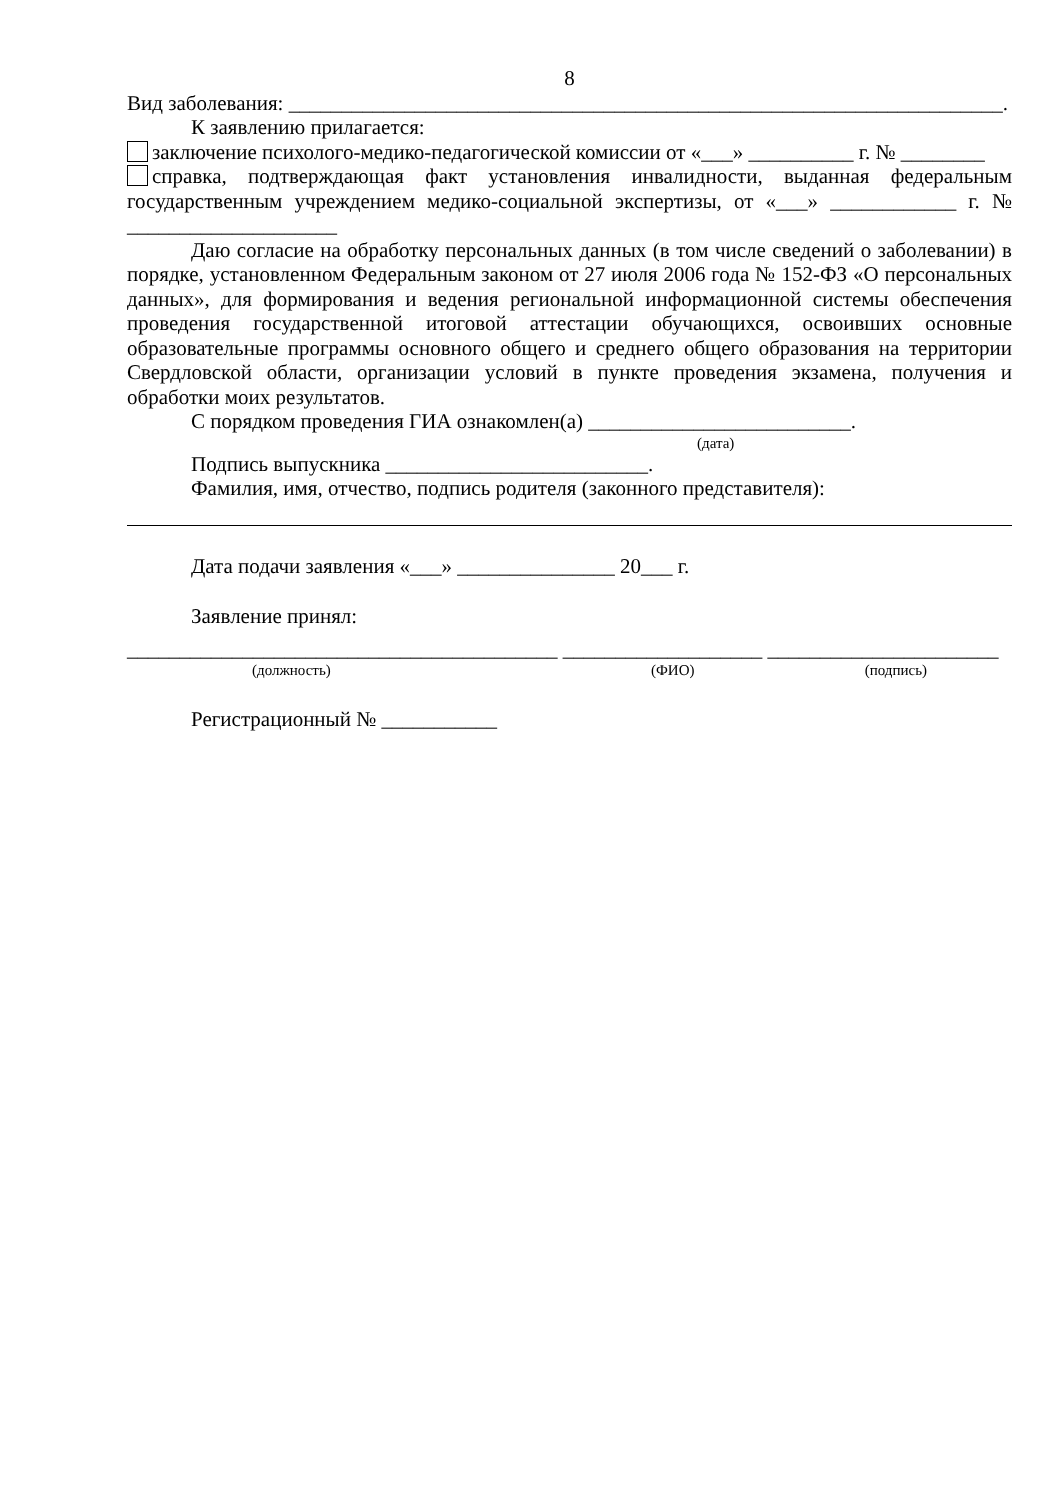8
Вид заболевания: ____________________________________________________________________.
К заявлению прилагается:
заключение психолого-медико-педагогической комиссии от «___» __________ г. № ________
справка, подтверждающая факт установления инвалидности, выданная федеральным государственным учреждением медико-социальной экспертизы, от «___» ____________ г. № ____________________
Даю согласие на обработку персональных данных (в том числе сведений о заболевании) в порядке, установленном Федеральным законом от 27 июля 2006 года № 152-ФЗ «О персональных данных», для формирования и ведения региональной информационной системы обеспечения проведения государственной итоговой аттестации обучающихся, освоивших основные образовательные программы основного общего и среднего общего образования на территории Свердловской области, организации условий в пункте проведения экзамена, получения и обработки моих результатов.
С порядком проведения ГИА ознакомлен(а) _________________________.
(дата)
Подпись выпускника _________________________.
Фамилия, имя, отчество, подпись родителя (законного представителя):
Дата подачи заявления «___» _______________ 20___ г.
Заявление принял:
_________________________________________ ___________________ ______________________
(должность) (ФИО) (подпись)
Регистрационный № ___________